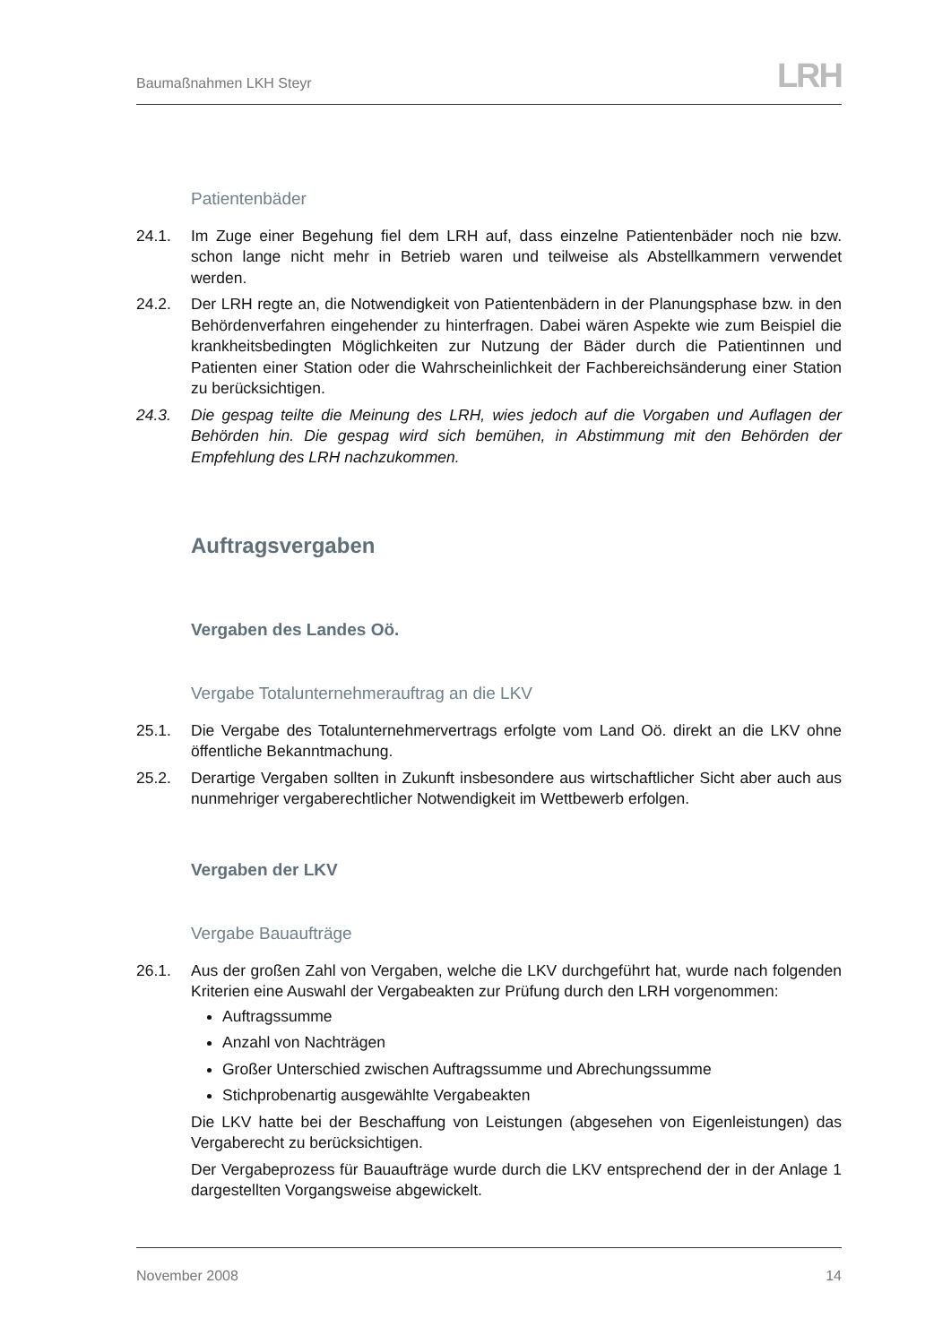Baumaßnahmen LKH Steyr
LRH
Patientenbäder
24.1. Im Zuge einer Begehung fiel dem LRH auf, dass einzelne Patientenbäder noch nie bzw. schon lange nicht mehr in Betrieb waren und teilweise als Abstellkammern verwendet werden.
24.2. Der LRH regte an, die Notwendigkeit von Patientenbädern in der Planungsphase bzw. in den Behördenverfahren eingehender zu hinterfragen. Dabei wären Aspekte wie zum Beispiel die krankheitsbedingten Möglichkeiten zur Nutzung der Bäder durch die Patientinnen und Patienten einer Station oder die Wahrscheinlichkeit der Fachbereichsänderung einer Station zu berücksichtigen.
24.3. Die gespag teilte die Meinung des LRH, wies jedoch auf die Vorgaben und Auflagen der Behörden hin. Die gespag wird sich bemühen, in Abstimmung mit den Behörden der Empfehlung des LRH nachzukommen.
Auftragsvergaben
Vergaben des Landes Oö.
Vergabe Totalunternehmerauftrag an die LKV
25.1. Die Vergabe des Totalunternehmervertrags erfolgte vom Land Oö. direkt an die LKV ohne öffentliche Bekanntmachung.
25.2. Derartige Vergaben sollten in Zukunft insbesondere aus wirtschaftlicher Sicht aber auch aus nunmehriger vergaberechtlicher Notwendigkeit im Wettbewerb erfolgen.
Vergaben der LKV
Vergabe Bauaufträge
26.1. Aus der großen Zahl von Vergaben, welche die LKV durchgeführt hat, wurde nach folgenden Kriterien eine Auswahl der Vergabeakten zur Prüfung durch den LRH vorgenommen:
Auftragssumme
Anzahl von Nachträgen
Großer Unterschied zwischen Auftragssumme und Abrechungssumme
Stichprobenartig ausgewählte Vergabeakten
Die LKV hatte bei der Beschaffung von Leistungen (abgesehen von Eigenleistungen) das Vergaberecht zu berücksichtigen.
Der Vergabeprozess für Bauaufträge wurde durch die LKV entsprechend der in der Anlage 1 dargestellten Vorgangsweise abgewickelt.
November 2008 14